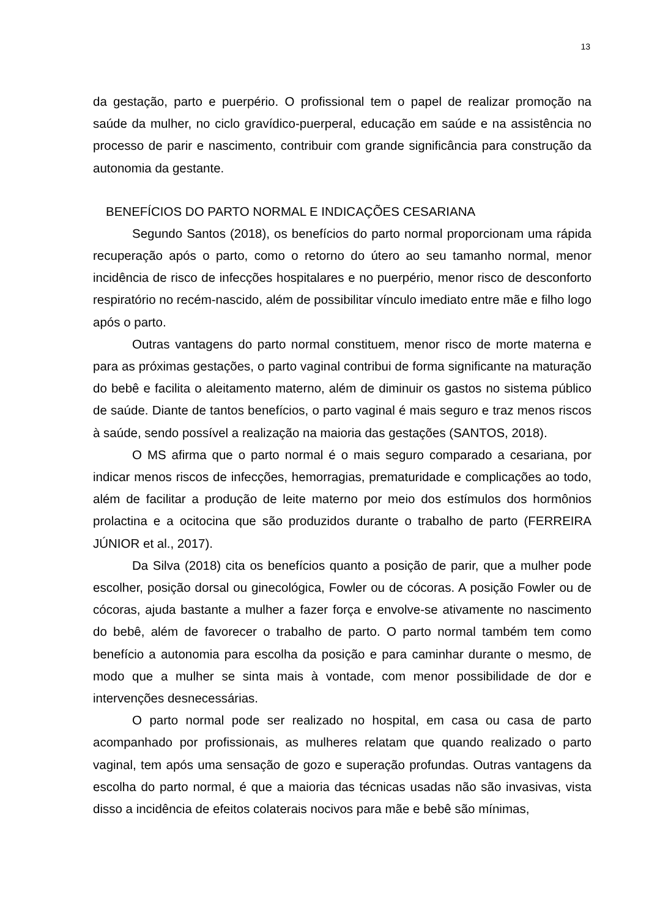13
da gestação, parto e puerpério. O profissional tem o papel de realizar promoção na saúde da mulher, no ciclo gravídico-puerperal, educação em saúde e na assistência no processo de parir e nascimento, contribuir com grande significância para construção da autonomia da gestante.
BENEFÍCIOS DO PARTO NORMAL E INDICAÇÕES CESARIANA
Segundo Santos (2018), os benefícios do parto normal proporcionam uma rápida recuperação após o parto, como o retorno do útero ao seu tamanho normal, menor incidência de risco de infecções hospitalares e no puerpério, menor risco de desconforto respiratório no recém-nascido, além de possibilitar vínculo imediato entre mãe e filho logo após o parto.
Outras vantagens do parto normal constituem, menor risco de morte materna e para as próximas gestações, o parto vaginal contribui de forma significante na maturação do bebê e facilita o aleitamento materno, além de diminuir os gastos no sistema público de saúde. Diante de tantos benefícios, o parto vaginal é mais seguro e traz menos riscos à saúde, sendo possível a realização na maioria das gestações (SANTOS, 2018).
O MS afirma que o parto normal é o mais seguro comparado a cesariana, por indicar menos riscos de infecções, hemorragias, prematuridade e complicações ao todo, além de facilitar a produção de leite materno por meio dos estímulos dos hormônios prolactina e a ocitocina que são produzidos durante o trabalho de parto (FERREIRA JÚNIOR et al., 2017).
Da Silva (2018) cita os benefícios quanto a posição de parir, que a mulher pode escolher, posição dorsal ou ginecológica, Fowler ou de cócoras. A posição Fowler ou de cócoras, ajuda bastante a mulher a fazer força e envolve-se ativamente no nascimento do bebê, além de favorecer o trabalho de parto. O parto normal também tem como benefício a autonomia para escolha da posição e para caminhar durante o mesmo, de modo que a mulher se sinta mais à vontade, com menor possibilidade de dor e intervenções desnecessárias.
O parto normal pode ser realizado no hospital, em casa ou casa de parto acompanhado por profissionais, as mulheres relatam que quando realizado o parto vaginal, tem após uma sensação de gozo e superação profundas. Outras vantagens da escolha do parto normal, é que a maioria das técnicas usadas não são invasivas, vista disso a incidência de efeitos colaterais nocivos para mãe e bebê são mínimas,